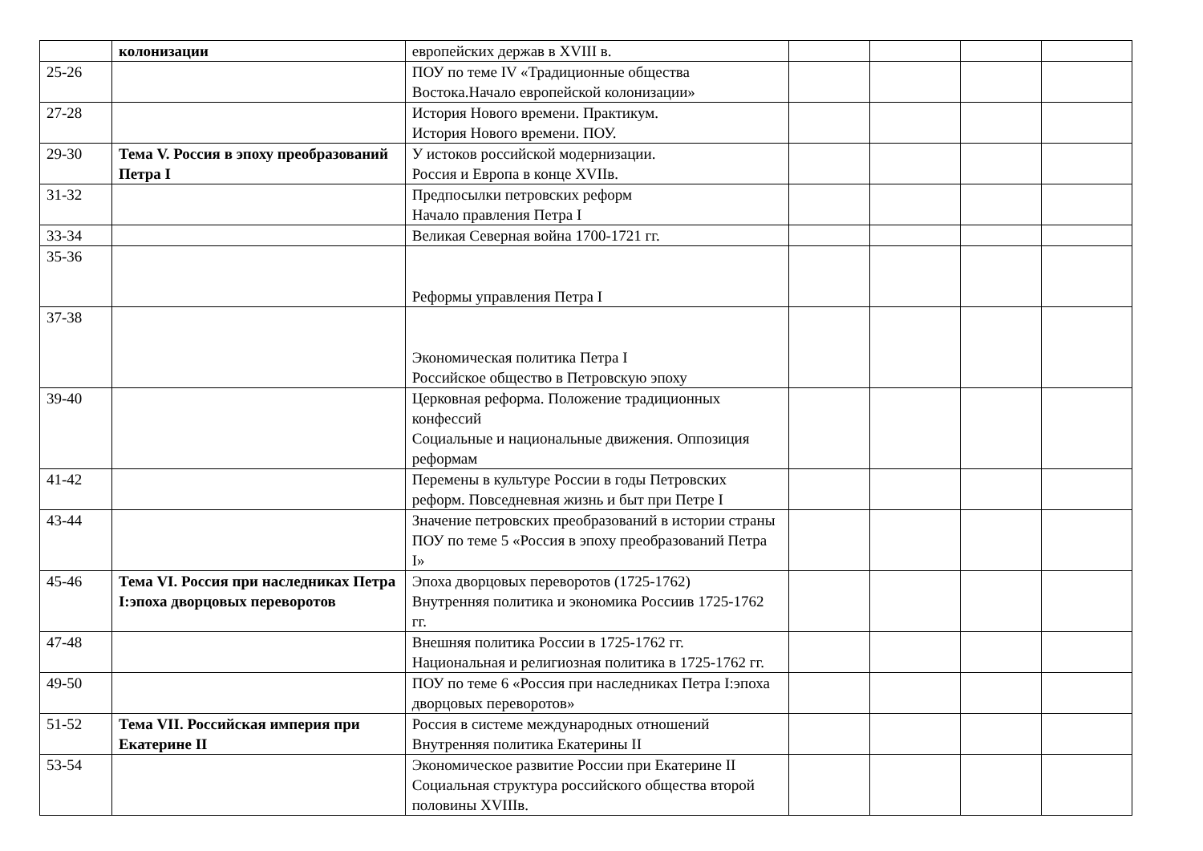| | колонизации | европейских держав в XVIII в. | | | | |
| 25-26 | | ПОУ по теме IV «Традиционные общества Востока.Начало европейской колонизации» | | | | |
| 27-28 | | История Нового времени. Практикум. История Нового времени. ПОУ. | | | | |
| 29-30 | Тема V. Россия в эпоху преобразований Петра I | У истоков российской модернизации. Россия и Европа в конце XVIIв. | | | | |
| 31-32 | | Предпосылки петровских реформ Начало правления Петра I | | | | |
| 33-34 | | Великая Северная война 1700-1721 гг. | | | | |
| 35-36 | | Реформы управления Петра I | | | | |
| 37-38 | | Экономическая политика Петра I Российское общество в Петровскую эпоху | | | | |
| 39-40 | | Церковная реформа. Положение традиционных конфессий Социальные и национальные движения. Оппозиция реформам | | | | |
| 41-42 | | Перемены в культуре России в годы Петровских реформ. Повседневная жизнь и быт при Петре I | | | | |
| 43-44 | | Значение петровских преобразований в истории страны ПОУ по теме 5 «Россия в эпоху преобразований Петра I» | | | | |
| 45-46 | Тема VI. Россия при наследниках Петра I:эпоха дворцовых переворотов | Эпоха дворцовых переворотов (1725-1762) Внутренняя политика и экономика Россиив 1725-1762 гг. | | | | |
| 47-48 | | Внешняя политика России в 1725-1762 гг. Национальная и религиозная политика в 1725-1762 гг. | | | | |
| 49-50 | | ПОУ по теме 6 «Россия при наследниках Петра I:эпоха дворцовых переворотов» | | | | |
| 51-52 | Тема VII. Российская империя при Екатерине II | Россия в системе международных отношений Внутренняя политика Екатерины II | | | | |
| 53-54 | | Экономическое развитие России при Екатерине II Социальная структура российского общества второй половины XVIIIв. | | | | |